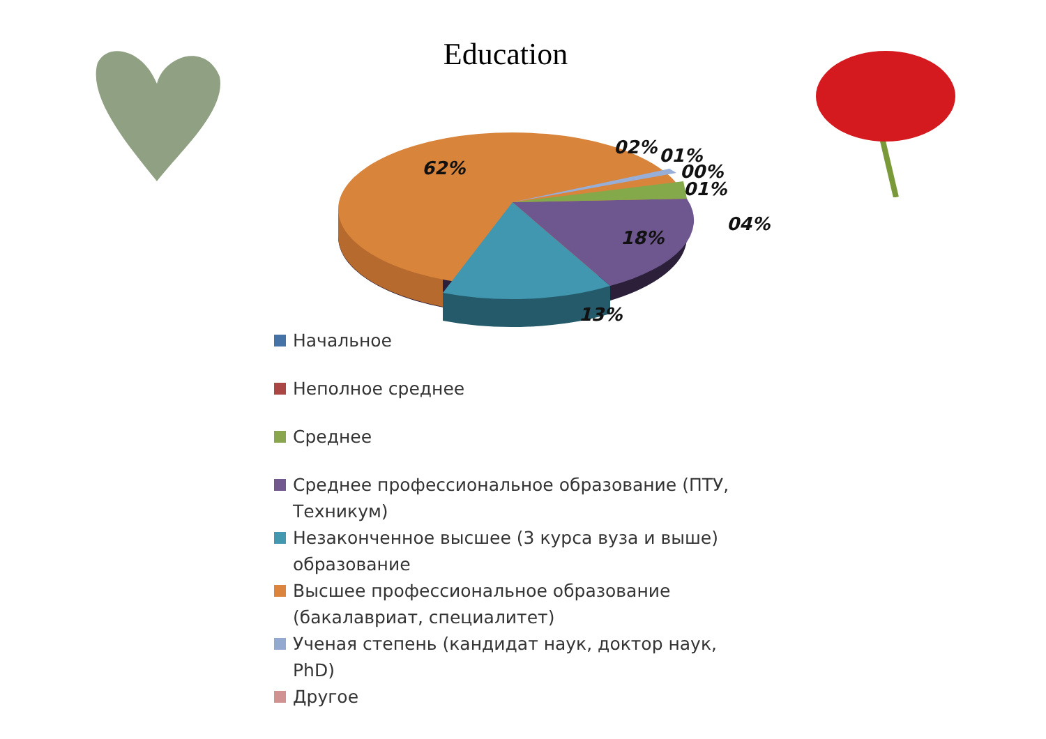Education
62%
13%
18%
02%
01%
00%
01%
04%
Начальное
Неполное среднее
Среднее
Среднее профессиональное образование (ПТУ, Техникум)
Незаконченное высшее (3 курса вуза и выше) образование
Высшее профессиональное образование (бакалавриат, специалитет)
Ученая степень (кандидат наук, доктор наук, PhD)
Другое